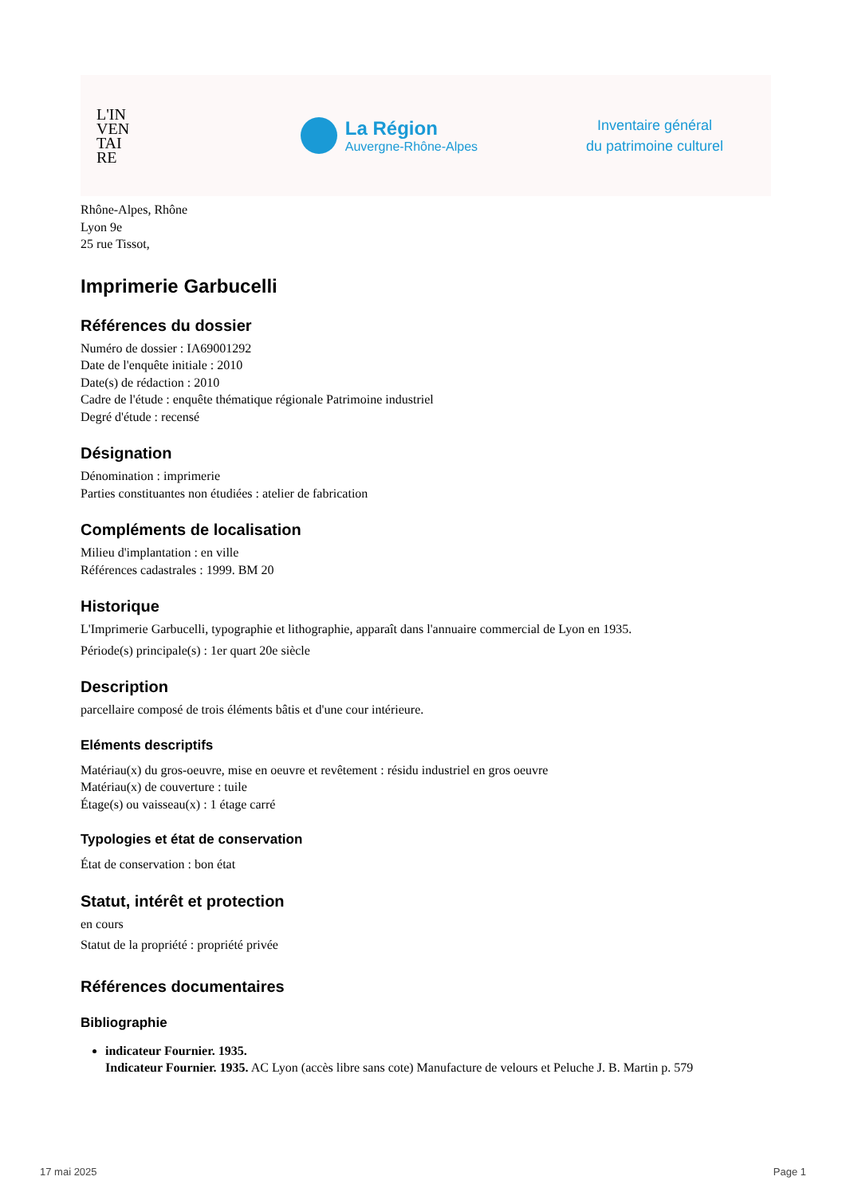L'IN
VEN
TAI
RE
La Région
Auvergne-Rhône-Alpes
Inventaire général
du patrimoine culturel
Rhône-Alpes, Rhône
Lyon 9e
25 rue Tissot,
Imprimerie Garbucelli
Références du dossier
Numéro de dossier : IA69001292
Date de l'enquête initiale : 2010
Date(s) de rédaction : 2010
Cadre de l'étude : enquête thématique régionale Patrimoine industriel
Degré d'étude : recensé
Désignation
Dénomination : imprimerie
Parties constituantes non étudiées : atelier de fabrication
Compléments de localisation
Milieu d'implantation : en ville
Références cadastrales : 1999. BM 20
Historique
L'Imprimerie Garbucelli, typographie et lithographie, apparaît dans l'annuaire commercial de Lyon en 1935.
Période(s) principale(s) : 1er quart 20e siècle
Description
parcellaire composé de trois éléments bâtis et d'une cour intérieure.
Eléments descriptifs
Matériau(x) du gros-oeuvre, mise en oeuvre et revêtement : résidu industriel en gros oeuvre
Matériau(x) de couverture : tuile
Étage(s) ou vaisseau(x) : 1 étage carré
Typologies et état de conservation
État de conservation : bon état
Statut, intérêt et protection
en cours
Statut de la propriété : propriété privée
Références documentaires
Bibliographie
indicateur Fournier. 1935.
Indicateur Fournier. 1935. AC Lyon (accès libre sans cote) Manufacture de velours et Peluche J. B. Martin p. 579
17 mai 2025 Page 1